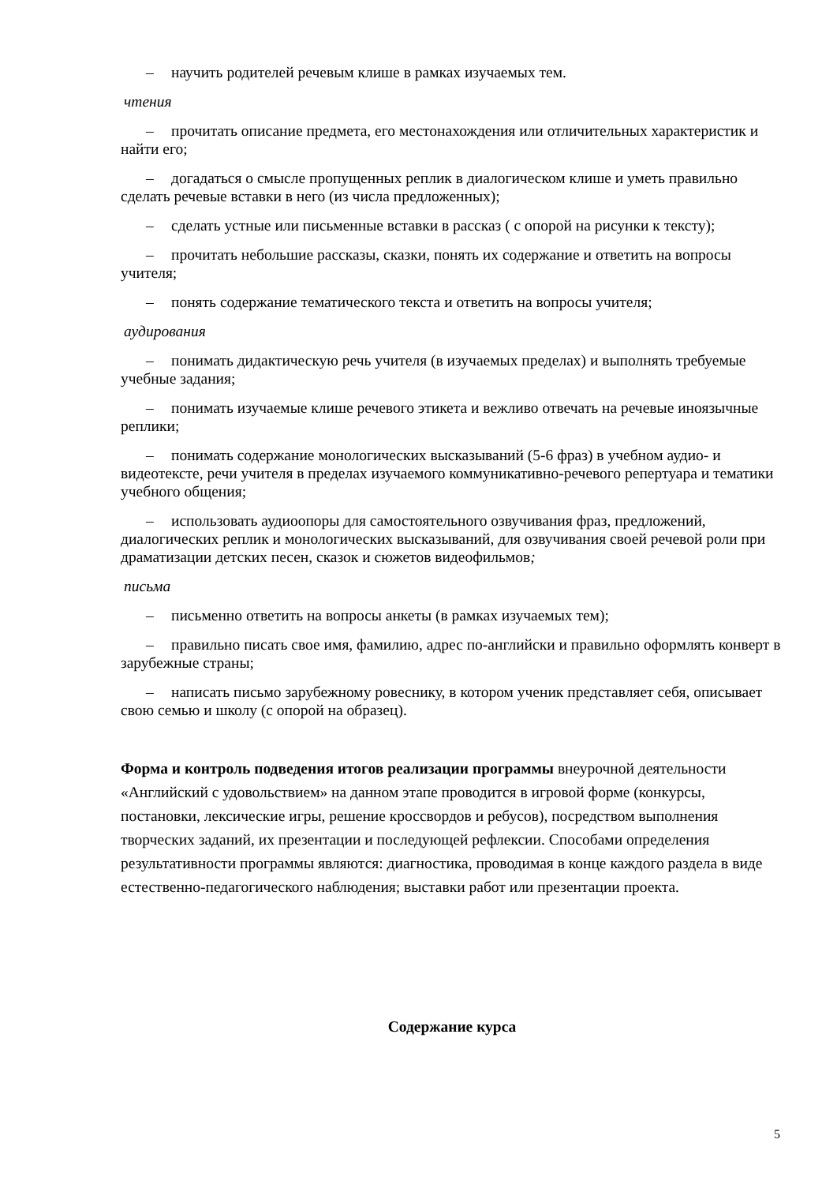– научить родителей речевым клише в рамках изучаемых тем.
чтения
– прочитать описание предмета, его местонахождения или отличительных характеристик и найти его;
– догадаться о смысле пропущенных реплик в диалогическом клише и уметь правильно сделать речевые вставки в него (из числа предложенных);
– сделать устные или письменные вставки в рассказ ( с опорой на рисунки к тексту);
– прочитать небольшие рассказы, сказки, понять их содержание и ответить на вопросы учителя;
– понять содержание тематического текста и ответить на вопросы учителя;
аудирования
– понимать дидактическую речь учителя (в изучаемых пределах) и выполнять требуемые учебные задания;
– понимать изучаемые клише речевого этикета и вежливо отвечать на речевые иноязычные реплики;
– понимать содержание монологических высказываний (5-6 фраз) в учебном аудио- и видеотексте, речи учителя в пределах изучаемого коммуникативно-речевого репертуара и тематики учебного общения;
– использовать аудиоопоры для самостоятельного озвучивания фраз, предложений, диалогических реплик и монологических высказываний, для озвучивания своей речевой роли при драматизации детских песен, сказок и сюжетов видеофильмов;
письма
– письменно ответить на вопросы анкеты (в рамках изучаемых тем);
– правильно писать свое имя, фамилию, адрес по-английски и правильно оформлять конверт в зарубежные страны;
– написать письмо зарубежному ровеснику, в котором ученик представляет себя, описывает свою семью и школу (с опорой на образец).
Форма и контроль подведения итогов реализации программы внеурочной деятельности «Английский с удовольствием» на данном этапе проводится в игровой форме (конкурсы, постановки, лексические игры, решение кроссвордов и ребусов), посредством выполнения творческих заданий, их презентации и последующей рефлексии. Способами определения результативности программы являются: диагностика, проводимая в конце каждого раздела в виде естественно-педагогического наблюдения; выставки работ или презентации проекта.
Содержание курса
5